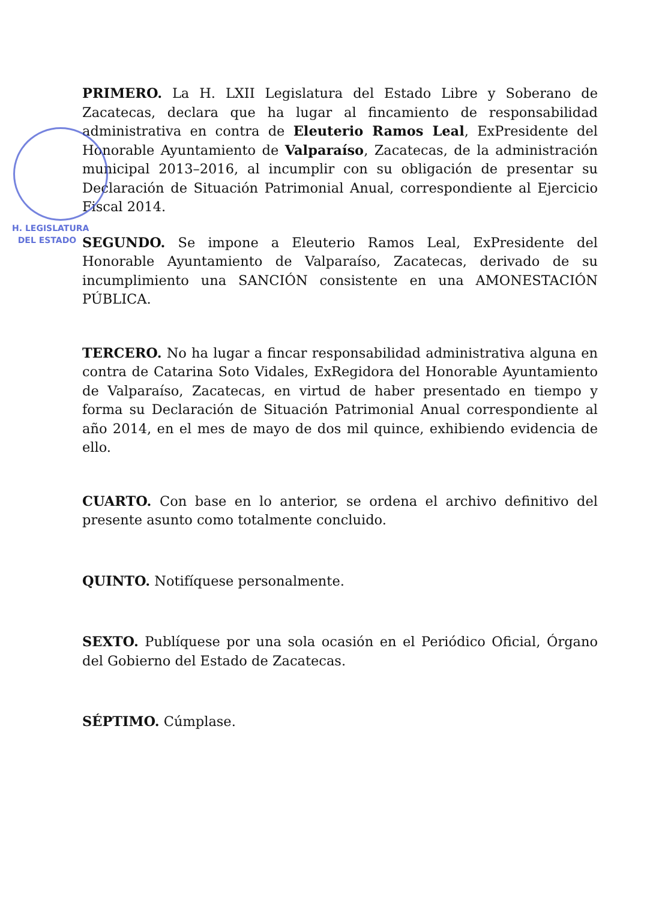PRIMERO. La H. LXII Legislatura del Estado Libre y Soberano de Zacatecas, declara que ha lugar al fincamiento de responsabilidad administrativa en contra de Eleuterio Ramos Leal, ExPresidente del Honorable Ayuntamiento de Valparaíso, Zacatecas, de la administración municipal 2013–2016, al incumplir con su obligación de presentar su Declaración de Situación Patrimonial Anual, correspondiente al Ejercicio Fiscal 2014.
H. LEGISLATURA
DEL ESTADO
SEGUNDO. Se impone a Eleuterio Ramos Leal, ExPresidente del Honorable Ayuntamiento de Valparaíso, Zacatecas, derivado de su incumplimiento una SANCIÓN consistente en una AMONESTACIÓN PÚBLICA.
TERCERO. No ha lugar a fincar responsabilidad administrativa alguna en contra de Catarina Soto Vidales, ExRegidora del Honorable Ayuntamiento de Valparaíso, Zacatecas, en virtud de haber presentado en tiempo y forma su Declaración de Situación Patrimonial Anual correspondiente al año 2014, en el mes de mayo de dos mil quince, exhibiendo evidencia de ello.
CUARTO. Con base en lo anterior, se ordena el archivo definitivo del presente asunto como totalmente concluido.
QUINTO. Notifíquese personalmente.
SEXTO. Publíquese por una sola ocasión en el Periódico Oficial, Órgano del Gobierno del Estado de Zacatecas.
SÉPTIMO. Cúmplase.